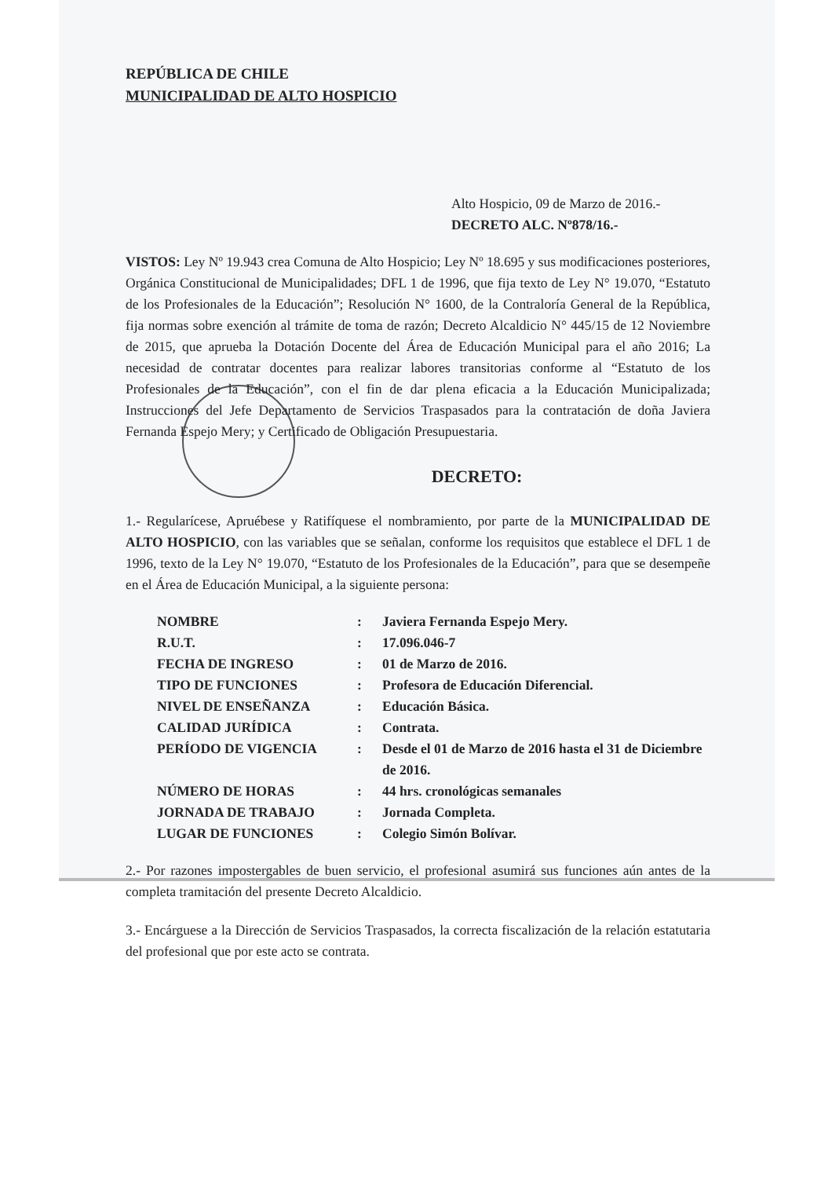REPÚBLICA DE CHILE
MUNICIPALIDAD DE ALTO HOSPICIO
Alto Hospicio, 09 de Marzo de 2016.-
DECRETO ALC. Nº878/16.-
VISTOS: Ley Nº 19.943 crea Comuna de Alto Hospicio; Ley Nº 18.695 y sus modificaciones posteriores, Orgánica Constitucional de Municipalidades; DFL 1 de 1996, que fija texto de Ley N° 19.070, “Estatuto de los Profesionales de la Educación”; Resolución N° 1600, de la Contraloría General de la República, fija normas sobre exención al trámite de toma de razón; Decreto Alcaldicio N° 445/15 de 12 Noviembre de 2015, que aprueba la Dotación Docente del Área de Educación Municipal para el año 2016; La necesidad de contratar docentes para realizar labores transitorias conforme al “Estatuto de los Profesionales de la Educación”, con el fin de dar plena eficacia a la Educación Municipalizada; Instrucciones del Jefe Departamento de Servicios Traspasados para la contratación de doña Javiera Fernanda Espejo Mery; y Certificado de Obligación Presupuestaria.
DECRETO:
1.- Regularícese, Apruébese y Ratifíquese el nombramiento, por parte de la MUNICIPALIDAD DE ALTO HOSPICIO, con las variables que se señalan, conforme los requisitos que establece el DFL 1 de 1996, texto de la Ley N° 19.070, “Estatuto de los Profesionales de la Educación”, para que se desempeñe en el Área de Educación Municipal, a la siguiente persona:
| NOMBRE | : | Javiera Fernanda Espejo Mery. |
| R.U.T. | : | 17.096.046-7 |
| FECHA DE INGRESO | : | 01 de Marzo de 2016. |
| TIPO DE FUNCIONES | : | Profesora de Educación Diferencial. |
| NIVEL DE ENSEÑANZA | : | Educación Básica. |
| CALIDAD JURÍDICA | : | Contrata. |
| PERÍODO DE VIGENCIA | : | Desde el 01 de Marzo de 2016 hasta el 31 de Diciembre de 2016. |
| NÚMERO DE HORAS | : | 44 hrs. cronológicas semanales |
| JORNADA DE TRABAJO | : | Jornada Completa. |
| LUGAR DE FUNCIONES | : | Colegio Simón Bolívar. |
2.- Por razones impostergables de buen servicio, el profesional asumirá sus funciones aún antes de la completa tramitación del presente Decreto Alcaldicio.
3.- Encárguese a la Dirección de Servicios Traspasados, la correcta fiscalización de la relación estatutaria del profesional que por este acto se contrata.